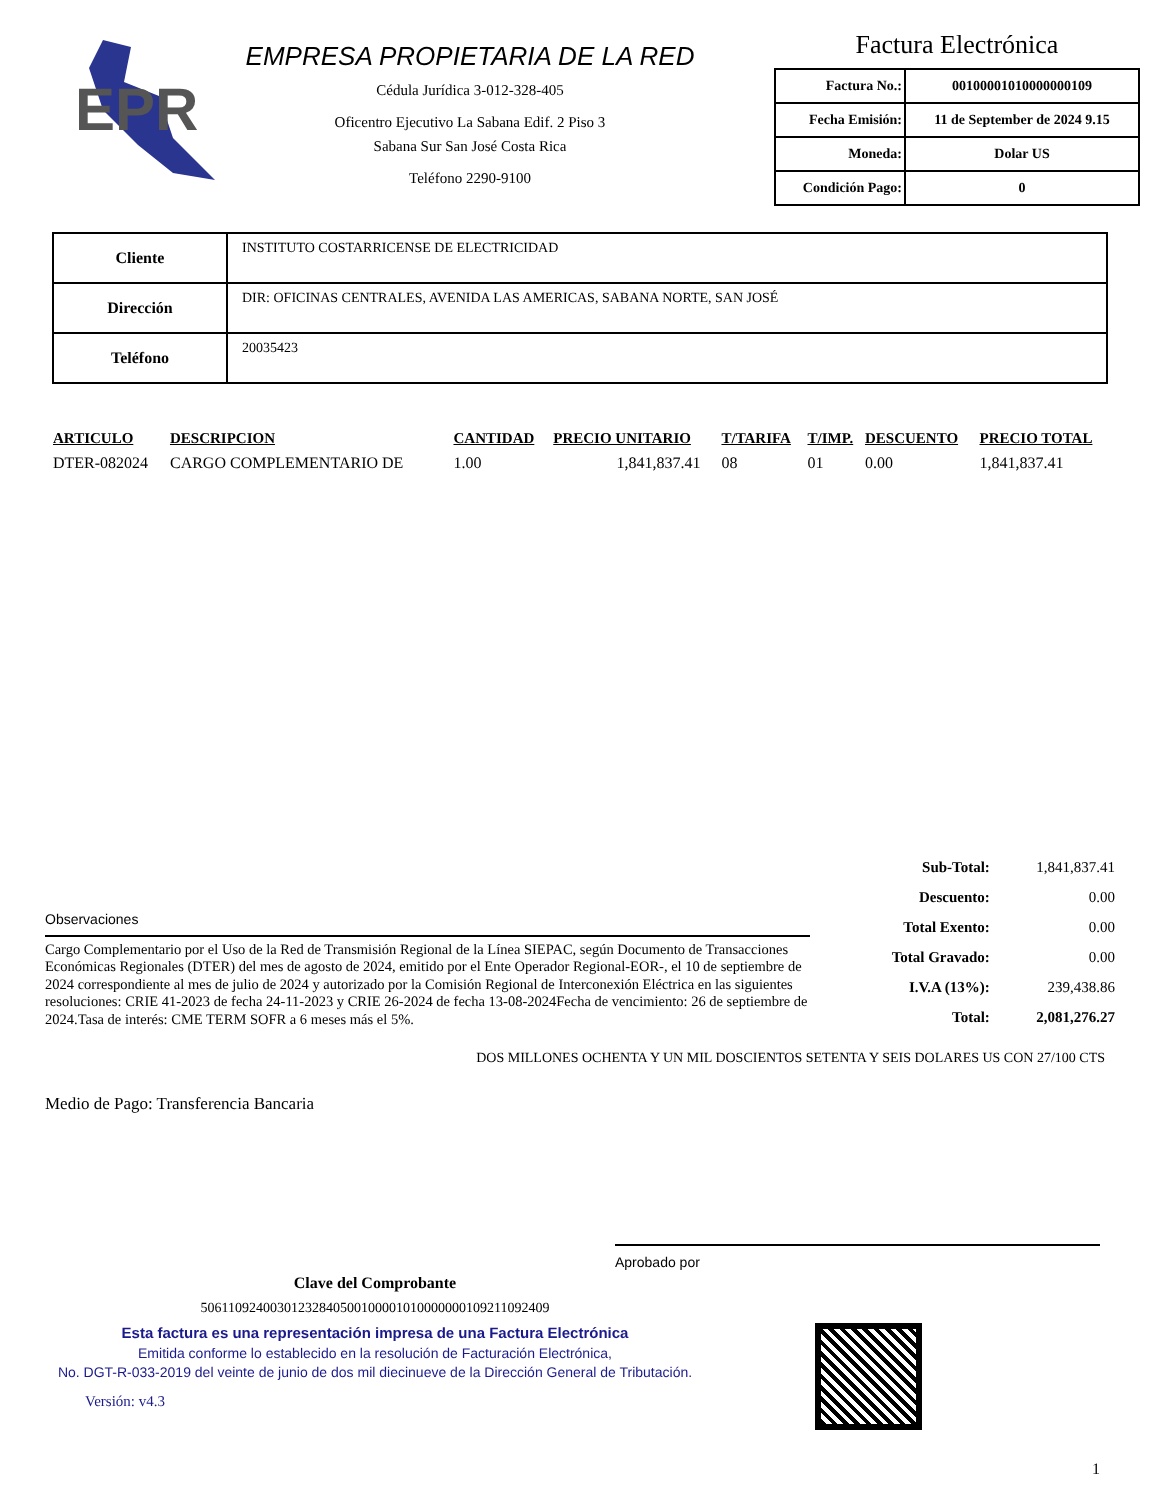EPR
EMPRESA PROPIETARIA DE LA RED
Cédula Jurídica 3-012-328-405
Oficentro Ejecutivo La Sabana Edif. 2 Piso 3
Sabana Sur San José Costa Rica
Teléfono 2290-9100
Factura Electrónica
| Factura No.: | 00100001010000000109 |
| Fecha Emisión: | 11 de September de 2024 9.15 |
| Moneda: | Dolar US |
| Condición Pago: | 0 |
| Cliente | INSTITUTO COSTARRICENSE DE ELECTRICIDAD |
| Dirección | DIR: OFICINAS CENTRALES, AVENIDA LAS AMERICAS, SABANA NORTE, SAN JOSÉ |
| Teléfono | 20035423 |
| ARTICULO | DESCRIPCION | CANTIDAD | PRECIO UNITARIO | T/TARIFA | T/IMP. | DESCUENTO | PRECIO TOTAL |
| --- | --- | --- | --- | --- | --- | --- | --- |
| DTER-082024 | CARGO COMPLEMENTARIO DE | 1.00 | 1,841,837.41 | 08 | 01 | 0.00 | 1,841,837.41 |
Observaciones
Cargo Complementario por el Uso de la Red de Transmisión Regional de la Línea SIEPAC, según Documento de Transacciones Económicas Regionales (DTER) del mes de agosto de 2024, emitido por el Ente Operador Regional-EOR-, el 10 de septiembre de 2024 correspondiente al mes de julio de 2024 y autorizado por la Comisión Regional de Interconexión Eléctrica en las siguientes resoluciones: CRIE 41-2023 de fecha 24-11-2023 y CRIE 26-2024 de fecha 13-08-2024Fecha de vencimiento: 26 de septiembre de 2024.Tasa de interés: CME TERM SOFR a 6 meses más el 5%.
| Sub-Total: | 1,841,837.41 |
| Descuento: | 0.00 |
| Total Exento: | 0.00 |
| Total Gravado: | 0.00 |
| I.V.A (13%): | 239,438.86 |
| Total: | 2,081,276.27 |
DOS MILLONES OCHENTA Y UN MIL DOSCIENTOS SETENTA Y SEIS DOLARES US CON 27/100 CTS
Medio de Pago: Transferencia Bancaria
Aprobado por
Clave del Comprobante
50611092400301232840500100001010000000109211092409
Esta factura es una representación impresa de una Factura Electrónica
Emitida conforme lo establecido en la resolución de Facturación Electrónica,
No. DGT-R-033-2019 del veinte de junio de dos mil diecinueve de la Dirección General de Tributación.
Versión: v4.3
1